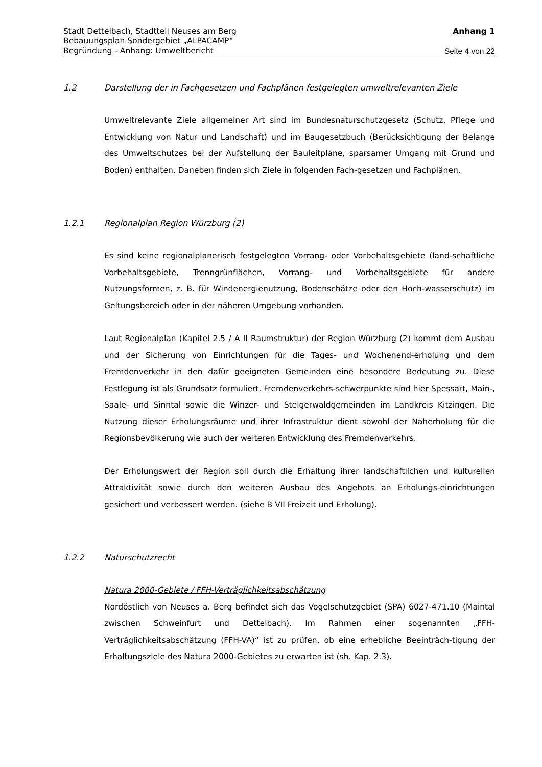Stadt Dettelbach, Stadtteil Neuses am Berg Anhang 1
Bebauungsplan Sondergebiet „ALPACAMP“
Begründung - Anhang: Umweltbericht Seite 4 von 22
1.2 Darstellung der in Fachgesetzen und Fachplänen festgelegten umweltrelevanten Ziele
Umweltrelevante Ziele allgemeiner Art sind im Bundesnaturschutzgesetz (Schutz, Pflege und Entwicklung von Natur und Landschaft) und im Baugesetzbuch (Berücksichtigung der Belange des Umweltschutzes bei der Aufstellung der Bauleitpläne, sparsamer Umgang mit Grund und Boden) enthalten. Daneben finden sich Ziele in folgenden Fach-gesetzen und Fachplänen.
1.2.1 Regionalplan Region Würzburg (2)
Es sind keine regionalplanerisch festgelegten Vorrang- oder Vorbehaltsgebiete (land-schaftliche Vorbehaltsgebiete, Trenngrünflächen, Vorrang- und Vorbehaltsgebiete für andere Nutzungsformen, z. B. für Windenergienutzung, Bodenschätze oder den Hoch-wasserschutz) im Geltungsbereich oder in der näheren Umgebung vorhanden.
Laut Regionalplan (Kapitel 2.5 / A II Raumstruktur) der Region Würzburg (2) kommt dem Ausbau und der Sicherung von Einrichtungen für die Tages- und Wochenend-erholung und dem Fremdenverkehr in den dafür geeigneten Gemeinden eine besondere Bedeutung zu. Diese Festlegung ist als Grundsatz formuliert. Fremdenverkehrs-schwerpunkte sind hier Spessart, Main-, Saale- und Sinntal sowie die Winzer- und Steigerwaldgemeinden im Landkreis Kitzingen. Die Nutzung dieser Erholungsräume und ihrer Infrastruktur dient sowohl der Naherholung für die Regionsbevölkerung wie auch der weiteren Entwicklung des Fremdenverkehrs.
Der Erholungswert der Region soll durch die Erhaltung ihrer landschaftlichen und kulturellen Attraktivität sowie durch den weiteren Ausbau des Angebots an Erholungs-einrichtungen gesichert und verbessert werden. (siehe B VII Freizeit und Erholung).
1.2.2 Naturschutzrecht
Natura 2000-Gebiete / FFH-Verträglichkeitsabschätzung
Nordöstlich von Neuses a. Berg befindet sich das Vogelschutzgebiet (SPA) 6027-471.10 (Maintal zwischen Schweinfurt und Dettelbach). Im Rahmen einer sogenannten „FFH-Verträglichkeitsabschätzung (FFH-VA)“ ist zu prüfen, ob eine erhebliche Beeinträch-tigung der Erhaltungsziele des Natura 2000-Gebietes zu erwarten ist (sh. Kap. 2.3).